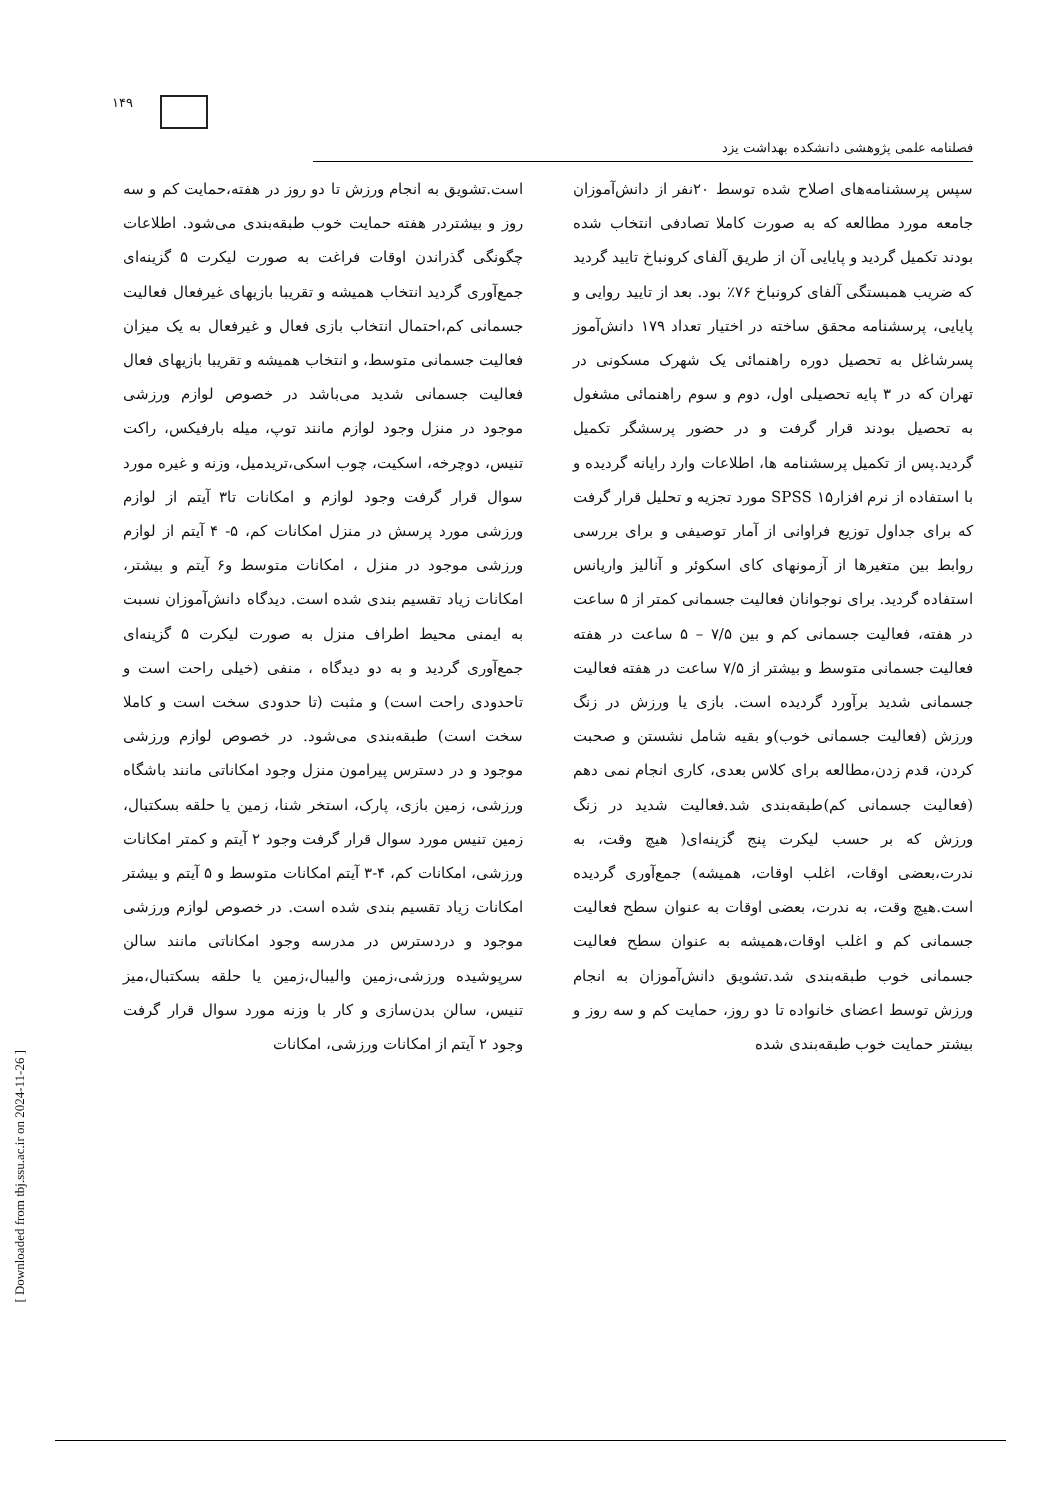۱۴۹
فصلنامه علمی پژوهشی دانشکده بهداشت یزد
سپس پرسشنامه‌های اصلاح شده توسط ۲۰نفر از دانش‌آموزان جامعه مورد مطالعه که به صورت کاملا تصادفی انتخاب شده بودند تکمیل گردید و پایایی آن از طریق آلفای کرونباخ تایید گردید که ضریب همبستگی آلفای کرونباخ ۷۶٪ بود. بعد از تایید روایی و پایایی، پرسشنامه محقق ساخته در اختیار تعداد ۱۷۹ دانش‌آموز پسرشاغل به تحصیل دوره راهنمائی یک شهرک مسکونی در تهران که در ۳ پایه تحصیلی اول، دوم و سوم راهنمائی مشغول به تحصیل بودند قرار گرفت و در حضور پرسشگر تکمیل گردید.پس از تکمیل پرسشنامه ها، اطلاعات وارد رایانه گردیده و با استفاده از نرم افزار۱۵ SPSS مورد تجزیه و تحلیل قرار گرفت که برای جداول توزیع فراوانی از آمار توصیفی و برای بررسی روابط بین متغیرها از آزمونهای کای اسکوئر و آنالیز واریانس استفاده گردید. برای نوجوانان فعالیت جسمانی کمتر از ۵ ساعت در هفته، فعالیت جسمانی کم و بین ۷/۵ – ۵ ساعت در هفته فعالیت جسمانی متوسط و بیشتر از ۷/۵ ساعت در هفته فعالیت جسمانی شدید برآورد گردیده است. بازی یا ورزش در زنگ ورزش (فعالیت جسمانی خوب)و بقیه شامل نشستن و صحبت کردن، قدم زدن،مطالعه برای کلاس بعدی، کاری انجام نمی دهم (فعالیت جسمانی کم)طبقه‌بندی شد.فعالیت شدید در زنگ ورزش که بر حسب لیکرت پنج گزینه‌ای( هیچ وقت، به ندرت،بعضی اوقات، اغلب اوقات، همیشه) جمع‌آوری گردیده است.هیچ وقت، به ندرت، بعضی اوقات به عنوان سطح فعالیت جسمانی کم و اغلب اوقات،همیشه به عنوان سطح فعالیت جسمانی خوب طبقه‌بندی شد.تشویق دانش‌آموزان به انجام ورزش توسط اعضای خانواده تا دو روز، حمایت کم و سه روز و بیشتر حمایت خوب طبقه‌بندی شده
است.تشویق به انجام ورزش تا دو روز در هفته،حمایت کم و سه روز و بیشتردر هفته حمایت خوب طبقه‌بندی می‌شود. اطلاعات چگونگی گذراندن اوقات فراغت به صورت لیکرت ۵ گزینه‌ای جمع‌آوری گردید انتخاب همیشه و تقریبا بازیهای غیرفعال فعالیت جسمانی کم،احتمال انتخاب بازی فعال و غیرفعال به یک میزان فعالیت جسمانی متوسط، و انتخاب همیشه و تقریبا بازیهای فعال فعالیت جسمانی شدید می‌باشد در خصوص لوازم ورزشی موجود در منزل وجود لوازم مانند توپ، میله بارفیکس، راکت تنیس، دوچرخه، اسکیت، چوب اسکی،تریدمیل، وزنه و غیره مورد سوال قرار گرفت وجود لوازم و امکانات تا۳ آیتم از لوازم ورزشی مورد پرسش در منزل امکانات کم، ۵- ۴ آیتم از لوازم ورزشی موجود در منزل ، امکانات متوسط و۶ آیتم و بیشتر، امکانات زیاد تقسیم بندی شده است. دیدگاه دانش‌آموزان نسبت به ایمنی محیط اطراف منزل به صورت لیکرت ۵ گزینه‌ای جمع‌آوری گردید و به دو دیدگاه ، منفی (خیلی راحت است و تاحدودی راحت است) و مثبت (تا حدودی سخت است و کاملا سخت است) طبقه‌بندی می‌شود. در خصوص لوازم ورزشی موجود و در دسترس پیرامون منزل وجود امکاناتی مانند باشگاه ورزشی، زمین بازی، پارک، استخر شنا، زمین یا حلقه بسکتبال، زمین تنیس مورد سوال قرار گرفت وجود ۲ آیتم و کمتر امکانات ورزشی، امکانات کم، ۴-۳ آیتم امکانات متوسط و ۵ آیتم و بیشتر امکانات زیاد تقسیم بندی شده است. در خصوص لوازم ورزشی موجود و دردسترس در مدرسه وجود امکاناتی مانند سالن سرپوشیده ورزشی،زمین والیبال،زمین یا حلقه بسکتبال،میز تنیس، سالن بدن‌سازی و کار با وزنه مورد سوال قرار گرفت وجود ۲ آیتم از امکانات ورزشی، امکانات
[ Downloaded from tbj.ssu.ac.ir on 2024-11-26 ]